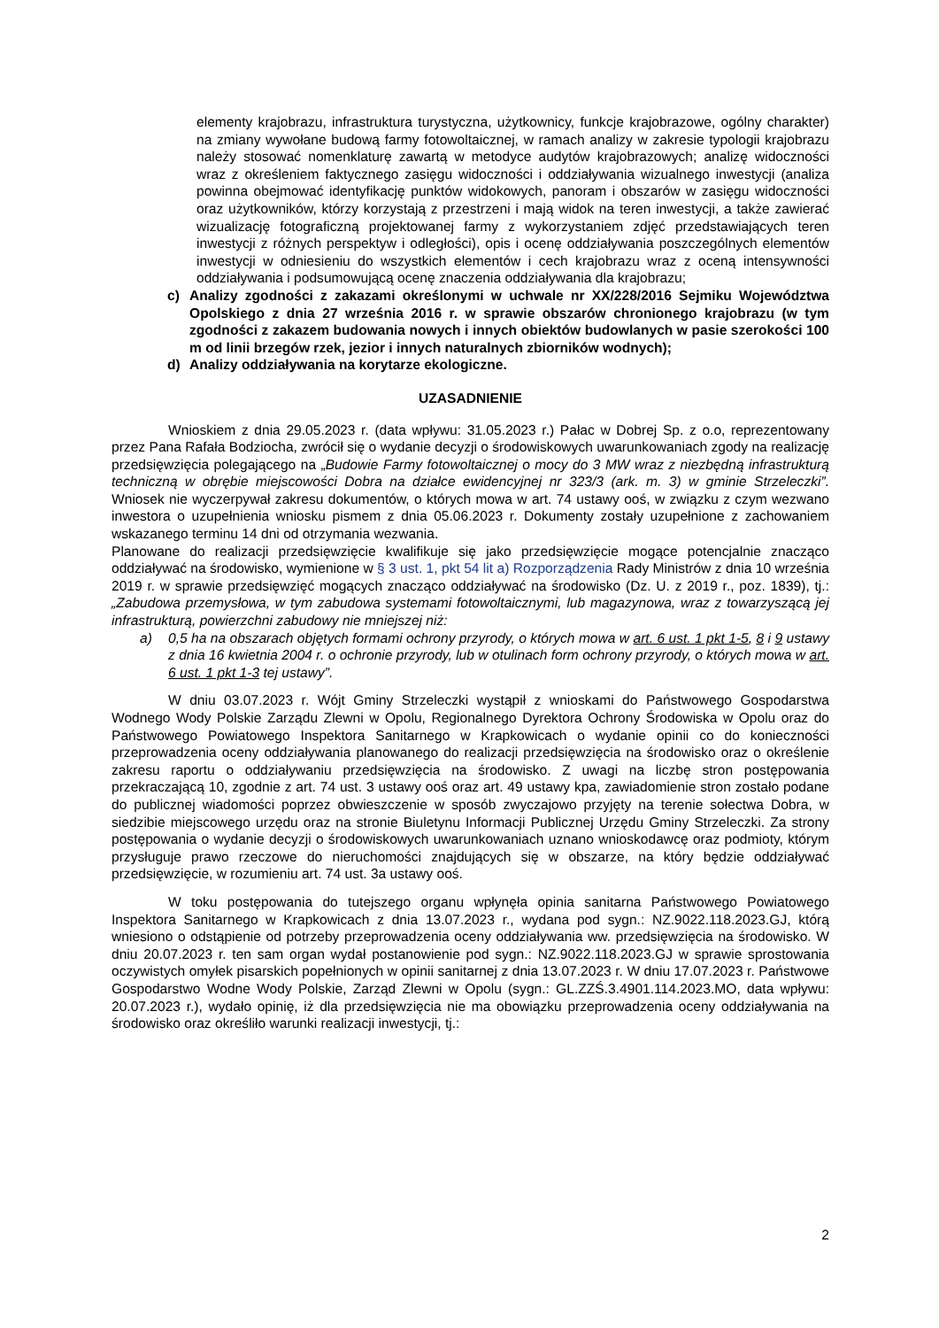elementy krajobrazu, infrastruktura turystyczna, użytkownicy, funkcje krajobrazowe, ogólny charakter) na zmiany wywołane budową farmy fotowoltaicznej, w ramach analizy w zakresie typologii krajobrazu należy stosować nomenklaturę zawartą w metodyce audytów krajobrazowych; analizę widoczności wraz z określeniem faktycznego zasięgu widoczności i oddziaływania wizualnego inwestycji (analiza powinna obejmować identyfikację punktów widokowych, panoram i obszarów w zasięgu widoczności oraz użytkowników, którzy korzystają z przestrzeni i mają widok na teren inwestycji, a także zawierać wizualizację fotograficzną projektowanej farmy z wykorzystaniem zdjęć przedstawiających teren inwestycji z różnych perspektyw i odległości), opis i ocenę oddziaływania poszczególnych elementów inwestycji w odniesieniu do wszystkich elementów i cech krajobrazu wraz z oceną intensywności oddziaływania i podsumowującą ocenę znaczenia oddziaływania dla krajobrazu;
c) Analizy zgodności z zakazami określonymi w uchwale nr XX/228/2016 Sejmiku Województwa Opolskiego z dnia 27 września 2016 r. w sprawie obszarów chronionego krajobrazu (w tym zgodności z zakazem budowania nowych i innych obiektów budowlanych w pasie szerokości 100 m od linii brzegów rzek, jezior i innych naturalnych zbiorników wodnych);
d) Analizy oddziaływania na korytarze ekologiczne.
UZASADNIENIE
Wnioskiem z dnia 29.05.2023 r. (data wpływu: 31.05.2023 r.) Pałac w Dobrej Sp. z o.o, reprezentowany przez Pana Rafała Bodziocha, zwrócił się o wydanie decyzji o środowiskowych uwarunkowaniach zgody na realizację przedsięwzięcia polegającego na „Budowie Farmy fotowoltaicznej o mocy do 3 MW wraz z niezbędną infrastrukturą techniczną w obrębie miejscowości Dobra na działce ewidencyjnej nr 323/3 (ark. m. 3) w gminie Strzeleczki”. Wniosek nie wyczerpywał zakresu dokumentów, o których mowa w art. 74 ustawy ooś, w związku z czym wezwano inwestora o uzupełnienia wniosku pismem z dnia 05.06.2023 r. Dokumenty zostały uzupełnione z zachowaniem wskazanego terminu 14 dni od otrzymania wezwania.
Planowane do realizacji przedsięwzięcie kwalifikuje się jako przedsięwzięcie mogące potencjalnie znacząco oddziaływać na środowisko, wymienione w § 3 ust. 1, pkt 54 lit a) Rozporządzenia Rady Ministrów z dnia 10 września 2019 r. w sprawie przedsięwzięć mogących znacząco oddziaływać na środowisko (Dz. U. z 2019 r., poz. 1839), tj.: „Zabudowa przemysłowa, w tym zabudowa systemami fotowoltaicznymi, lub magazynowa, wraz z towarzyszącą jej infrastrukturą, powierzchni zabudowy nie mniejszej niż:
a) 0,5 ha na obszarach objętych formami ochrony przyrody, o których mowa w art. 6 ust. 1 pkt 1-5, 8 i 9 ustawy z dnia 16 kwietnia 2004 r. o ochronie przyrody, lub w otulinach form ochrony przyrody, o których mowa w art. 6 ust. 1 pkt 1-3 tej ustawy”.
W dniu 03.07.2023 r. Wójt Gminy Strzeleczki wystąpił z wnioskami do Państwowego Gospodarstwa Wodnego Wody Polskie Zarządu Zlewni w Opolu, Regionalnego Dyrektora Ochrony Środowiska w Opolu oraz do Państwowego Powiatowego Inspektora Sanitarnego w Krapkowicach o wydanie opinii co do konieczności przeprowadzenia oceny oddziaływania planowanego do realizacji przedsięwzięcia na środowisko oraz o określenie zakresu raportu o oddziaływaniu przedsięwzięcia na środowisko. Z uwagi na liczbę stron postępowania przekraczającą 10, zgodnie z art. 74 ust. 3 ustawy ooś oraz art. 49 ustawy kpa, zawiadomienie stron zostało podane do publicznej wiadomości poprzez obwieszczenie w sposób zwyczajowo przyjęty na terenie sołectwa Dobra, w siedzibie miejscowego urzędu oraz na stronie Biuletynu Informacji Publicznej Urzędu Gminy Strzeleczki. Za strony postępowania o wydanie decyzji o środowiskowych uwarunkowaniach uznano wnioskodawcę oraz podmioty, którym przysługuje prawo rzeczowe do nieruchomości znajdujących się w obszarze, na który będzie oddziaływać przedsięwzięcie, w rozumieniu art. 74 ust. 3a ustawy ooś.
W toku postępowania do tutejszego organu wpłynęła opinia sanitarna Państwowego Powiatowego Inspektora Sanitarnego w Krapkowicach z dnia 13.07.2023 r., wydana pod sygn.: NZ.9022.118.2023.GJ, którą wniesiono o odstąpienie od potrzeby przeprowadzenia oceny oddziaływania ww. przedsięwzięcia na środowisko. W dniu 20.07.2023 r. ten sam organ wydał postanowienie pod sygn.: NZ.9022.118.2023.GJ w sprawie sprostowania oczywistych omyłek pisarskich popełnionych w opinii sanitarnej z dnia 13.07.2023 r. W dniu 17.07.2023 r. Państwowe Gospodarstwo Wodne Wody Polskie, Zarząd Zlewni w Opolu (sygn.: GL.ZZŚ.3.4901.114.2023.MO, data wpływu: 20.07.2023 r.), wydało opinię, iż dla przedsięwzięcia nie ma obowiązku przeprowadzenia oceny oddziaływania na środowisko oraz określiło warunki realizacji inwestycji, tj.:
2